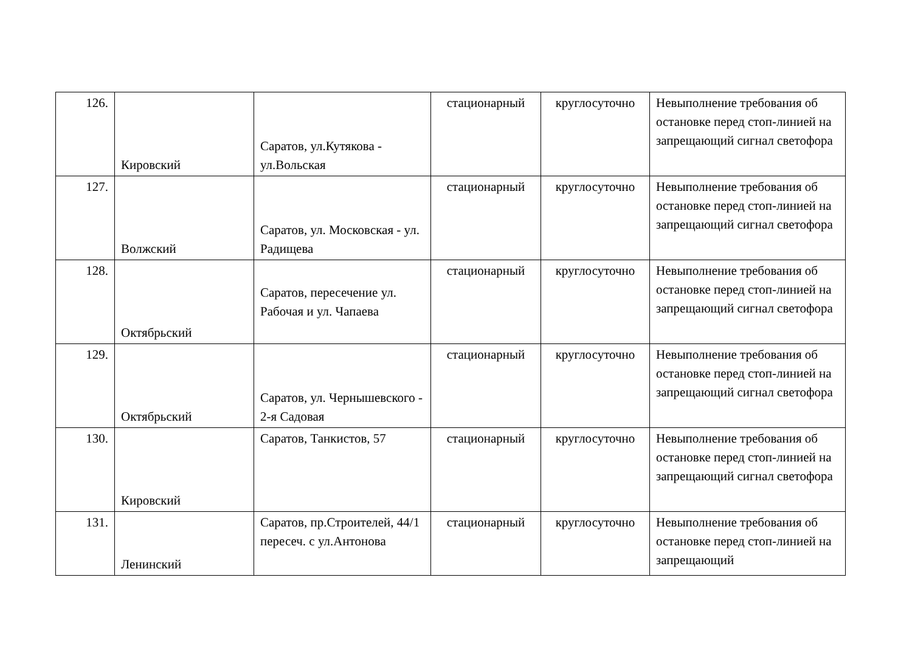| 126. | Кировский | Саратов, ул.Кутякова - ул.Вольская | стационарный | круглосуточно | Невыполнение требования об остановке перед стоп-линией на запрещающий сигнал светофора |
| 127. | Волжский | Саратов, ул. Московская - ул. Радищева | стационарный | круглосуточно | Невыполнение требования об остановке перед стоп-линией на запрещающий сигнал светофора |
| 128. | Октябрьский | Саратов, пересечение ул. Рабочая и ул. Чапаева | стационарный | круглосуточно | Невыполнение требования об остановке перед стоп-линией на запрещающий сигнал светофора |
| 129. | Октябрьский | Саратов, ул. Чернышевского - 2-я Садовая | стационарный | круглосуточно | Невыполнение требования об остановке перед стоп-линией на запрещающий сигнал светофора |
| 130. | Кировский | Саратов, Танкистов, 57 | стационарный | круглосуточно | Невыполнение требования об остановке перед стоп-линией на запрещающий сигнал светофора |
| 131. | Ленинский | Саратов, пр.Строителей, 44/1 пересеч. с ул.Антонова | стационарный | круглосуточно | Невыполнение требования об остановке перед стоп-линией на запрещающий |